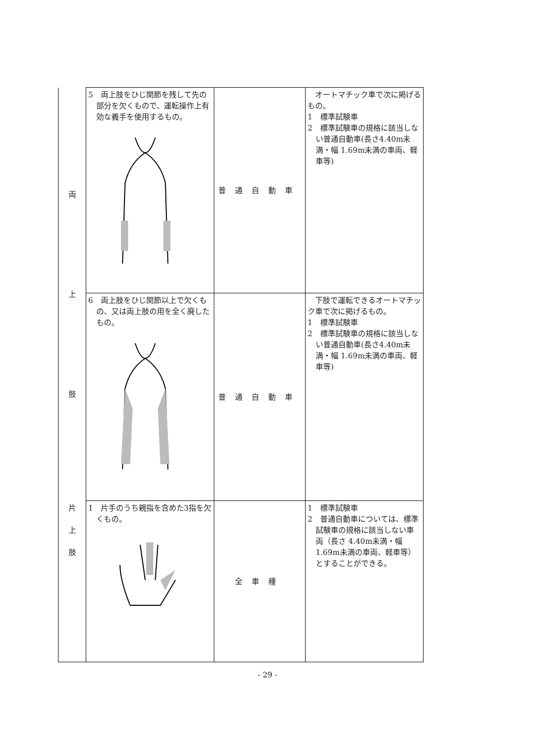| 両 上 肢 | 5 両上肢をひじ関節を残して先の部分を欠くもので、運転操作上有効な義手を使用するもの。 | 普通自動車 | オートマチック車で次に掲げるもの。 1 標準試験車 2 標準試験車の規格に該当しない普通自動車(長さ4.40m未満・幅 1.69m未満の車両、軽車等) |
| | 6 両上肢をひじ関節以上で欠くもの、又は両上肢の用を全く廃したもの。 | 普通自動車 | 下肢で運転できるオートマチック車で次に掲げるもの。 1 標準試験車 2 標準試験車の規格に該当しない普通自動車(長さ4.40m未満・幅 1.69m未満の車両、軽車等) |
| 片 上 肢 | 1 片手のうち親指を含めた3指を欠くもの。 | 全車種 | 1 標準試験車 2 普通自動車については、標準試験車の規格に該当しない車両（長さ 4.40m未満・幅 1.69m未満の車両、軽車等）とすることができる。 |
- 29 -